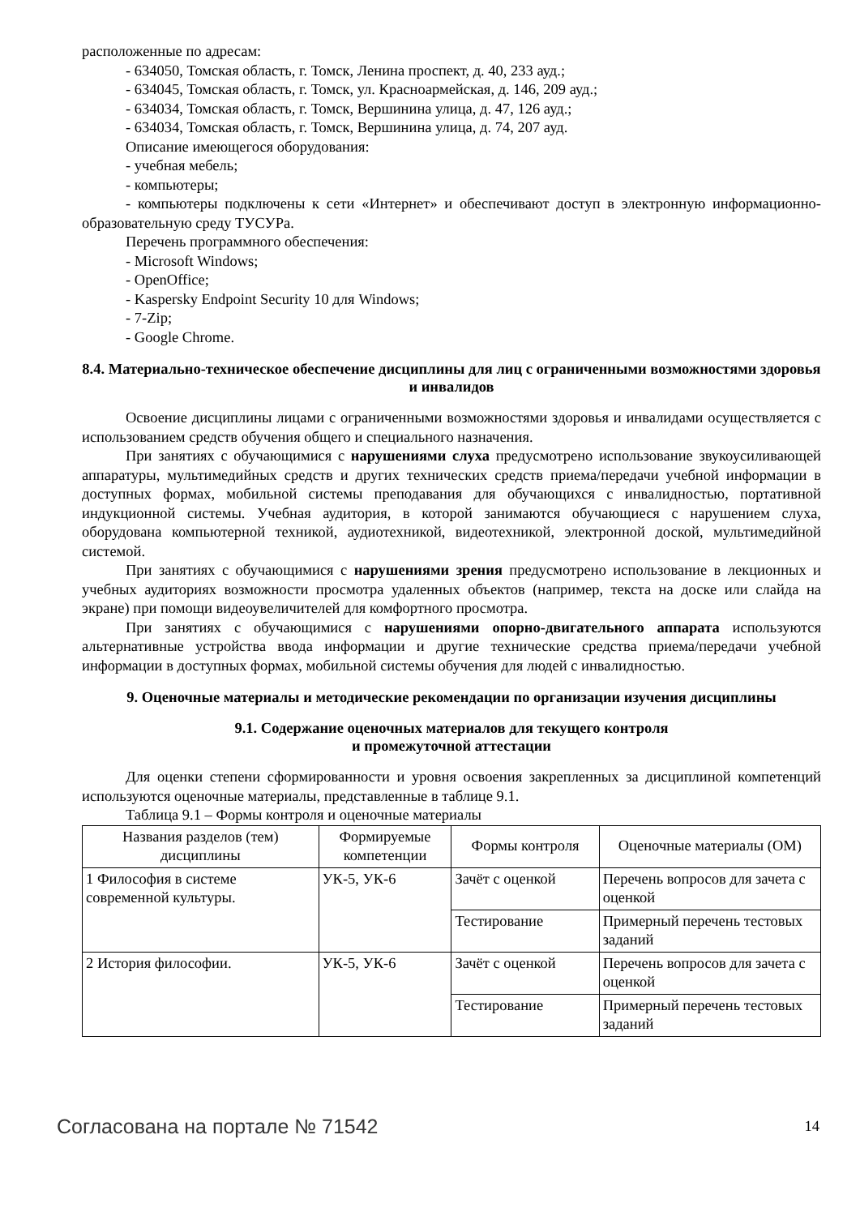расположенные по адресам:
- 634050, Томская область, г. Томск, Ленина проспект, д. 40, 233 ауд.;
- 634045, Томская область, г. Томск, ул. Красноармейская, д. 146, 209 ауд.;
- 634034, Томская область, г. Томск, Вершинина улица, д. 47, 126 ауд.;
- 634034, Томская область, г. Томск, Вершинина улица, д. 74, 207 ауд.
Описание имеющегося оборудования:
- учебная мебель;
- компьютеры;
- компьютеры подключены к сети «Интернет» и обеспечивают доступ в электронную информационно-образовательную среду ТУСУРа.
Перечень программного обеспечения:
- Microsoft Windows;
- OpenOffice;
- Kaspersky Endpoint Security 10 для Windows;
- 7-Zip;
- Google Chrome.
8.4. Материально-техническое обеспечение дисциплины для лиц с ограниченными возможностями здоровья и инвалидов
Освоение дисциплины лицами с ограниченными возможностями здоровья и инвалидами осуществляется с использованием средств обучения общего и специального назначения.
При занятиях с обучающимися с нарушениями слуха предусмотрено использование звукоусиливающей аппаратуры, мультимедийных средств и других технических средств приема/передачи учебной информации в доступных формах, мобильной системы преподавания для обучающихся с инвалидностью, портативной индукционной системы. Учебная аудитория, в которой занимаются обучающиеся с нарушением слуха, оборудована компьютерной техникой, аудиотехникой, видеотехникой, электронной доской, мультимедийной системой.
При занятиях с обучающимися с нарушениями зрения предусмотрено использование в лекционных и учебных аудиториях возможности просмотра удаленных объектов (например, текста на доске или слайда на экране) при помощи видеоувеличителей для комфортного просмотра.
При занятиях с обучающимися с нарушениями опорно-двигательного аппарата используются альтернативные устройства ввода информации и другие технические средства приема/передачи учебной информации в доступных формах, мобильной системы обучения для людей с инвалидностью.
9. Оценочные материалы и методические рекомендации по организации изучения дисциплины
9.1. Содержание оценочных материалов для текущего контроля
и промежуточной аттестации
Для оценки степени сформированности и уровня освоения закрепленных за дисциплиной компетенций используются оценочные материалы, представленные в таблице 9.1.
Таблица 9.1 – Формы контроля и оценочные материалы
| Названия разделов (тем) дисциплины | Формируемые компетенции | Формы контроля | Оценочные материалы (ОМ) |
| --- | --- | --- | --- |
| 1 Философия в системе современной культуры. | УК-5, УК-6 | Зачёт с оценкой | Перечень вопросов для зачета с оценкой |
| | | Тестирование | Примерный перечень тестовых заданий |
| 2 История философии. | УК-5, УК-6 | Зачёт с оценкой | Перечень вопросов для зачета с оценкой |
| | | Тестирование | Примерный перечень тестовых заданий |
Согласована на портале № 71542 14